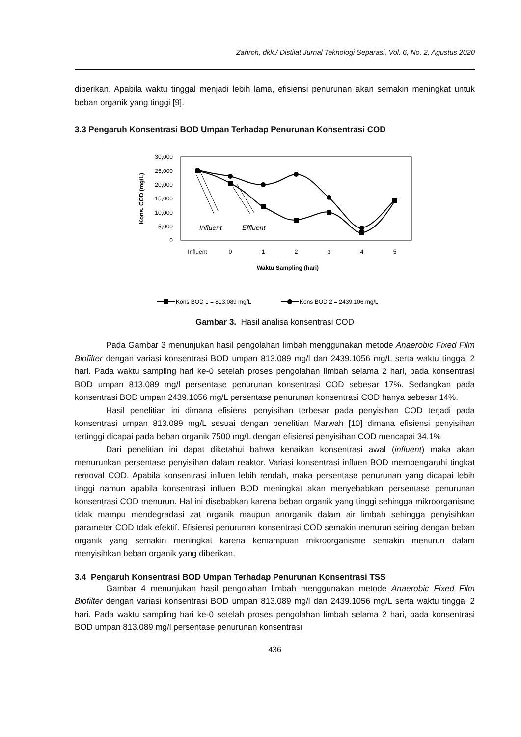Zahroh, dkk./ Distilat Jurnal Teknologi Separasi, Vol. 6, No. 2, Agustus 2020
diberikan. Apabila waktu tinggal menjadi lebih lama, efisiensi penurunan akan semakin meningkat untuk beban organik yang tinggi [9].
3.3 Pengaruh Konsentrasi BOD Umpan Terhadap Penurunan Konsentrasi COD
30,000
25,000
20,000
15,000
10,000
5,000
0
Kons. COD (mg/L)
Influent
0
1
2
3
4
5
Waktu Sampling (hari)
Influent
Effluent
Kons BOD 1 = 813.089 mg/L
Kons BOD 2 = 2439.106 mg/L
Gambar 3. Hasil analisa konsentrasi COD
Pada Gambar 3 menunjukan hasil pengolahan limbah menggunakan metode Anaerobic Fixed Film Biofilter dengan variasi konsentrasi BOD umpan 813.089 mg/l dan 2439.1056 mg/L serta waktu tinggal 2 hari. Pada waktu sampling hari ke-0 setelah proses pengolahan limbah selama 2 hari, pada konsentrasi BOD umpan 813.089 mg/l persentase penurunan konsentrasi COD sebesar 17%. Sedangkan pada konsentrasi BOD umpan 2439.1056 mg/L persentase penurunan konsentrasi COD hanya sebesar 14%.
Hasil penelitian ini dimana efisiensi penyisihan terbesar pada penyisihan COD terjadi pada konsentrasi umpan 813.089 mg/L sesuai dengan penelitian Marwah [10] dimana efisiensi penyisihan tertinggi dicapai pada beban organik 7500 mg/L dengan efisiensi penyisihan COD mencapai 34.1%
Dari penelitian ini dapat diketahui bahwa kenaikan konsentrasi awal (influent) maka akan menurunkan persentase penyisihan dalam reaktor. Variasi konsentrasi influen BOD mempengaruhi tingkat removal COD. Apabila konsentrasi influen lebih rendah, maka persentase penurunan yang dicapai lebih tinggi namun apabila konsentrasi influen BOD meningkat akan menyebabkan persentase penurunan konsentrasi COD menurun. Hal ini disebabkan karena beban organik yang tinggi sehingga mikroorganisme tidak mampu mendegradasi zat organik maupun anorganik dalam air limbah sehingga penyisihkan parameter COD tdak efektif. Efisiensi penurunan konsentrasi COD semakin menurun seiring dengan beban organik yang semakin meningkat karena kemampuan mikroorganisme semakin menurun dalam menyisihkan beban organik yang diberikan.
3.4 Pengaruh Konsentrasi BOD Umpan Terhadap Penurunan Konsentrasi TSS
Gambar 4 menunjukan hasil pengolahan limbah menggunakan metode Anaerobic Fixed Film Biofilter dengan variasi konsentrasi BOD umpan 813.089 mg/l dan 2439.1056 mg/L serta waktu tinggal 2 hari. Pada waktu sampling hari ke-0 setelah proses pengolahan limbah selama 2 hari, pada konsentrasi BOD umpan 813.089 mg/l persentase penurunan konsentrasi
436